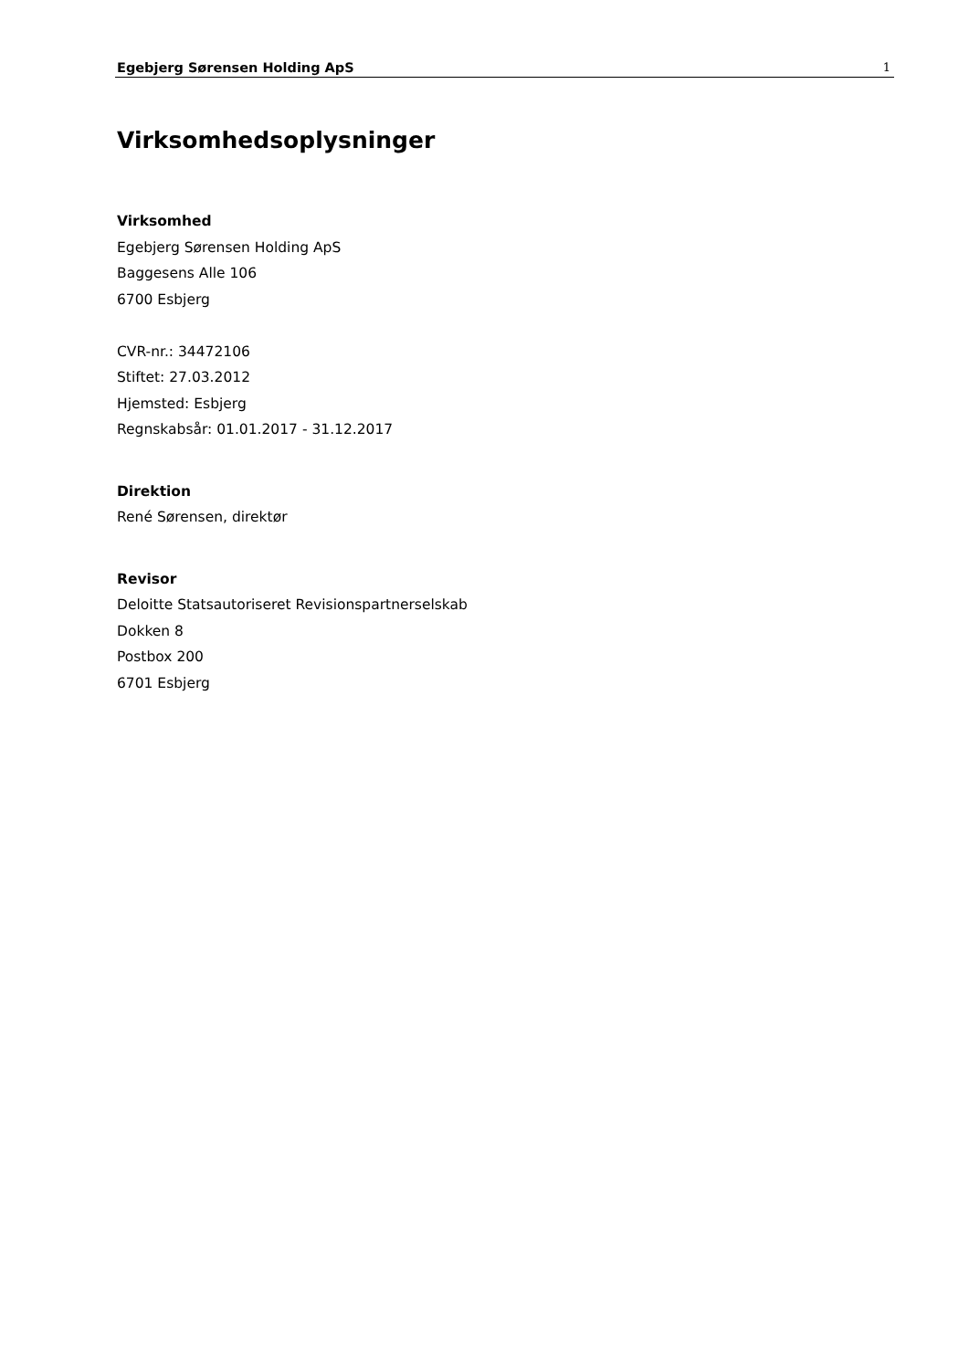Egebjerg Sørensen Holding ApS 1
Virksomhedsoplysninger
Virksomhed
Egebjerg Sørensen Holding ApS
Baggesens Alle 106
6700 Esbjerg
CVR-nr.: 34472106
Stiftet: 27.03.2012
Hjemsted: Esbjerg
Regnskabsår: 01.01.2017 - 31.12.2017
Direktion
René Sørensen, direktør
Revisor
Deloitte Statsautoriseret Revisionspartnerselskab
Dokken 8
Postbox 200
6701 Esbjerg